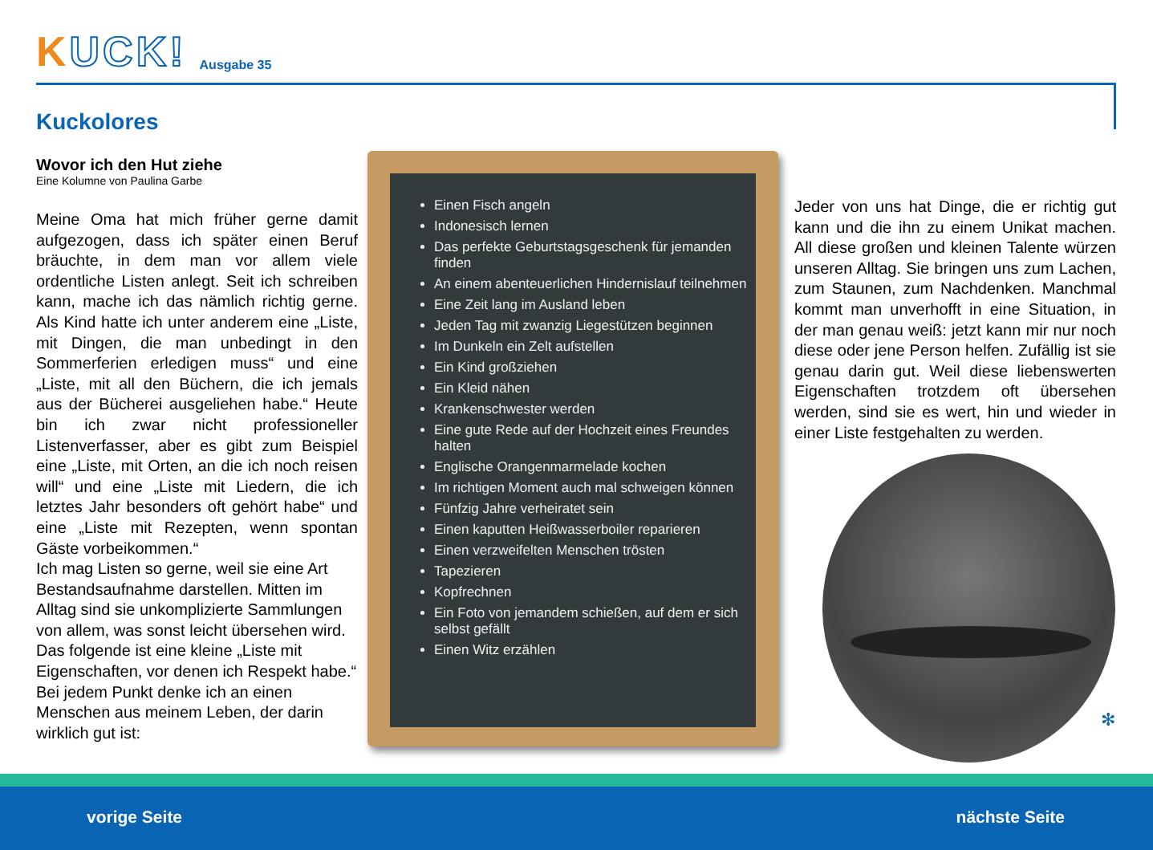KUCK!
Ausgabe 35
Kuckolores
Wovor ich den Hut ziehe
Eine Kolumne von Paulina Garbe
Meine Oma hat mich früher gerne damit aufgezogen, dass ich später einen Beruf bräuchte, in dem man vor allem viele ordentliche Listen anlegt. Seit ich schreiben kann, mache ich das nämlich richtig gerne. Als Kind hatte ich unter anderem eine „Liste, mit Dingen, die man unbedingt in den Sommerferien erledigen muss“ und eine „Liste, mit all den Büchern, die ich jemals aus der Bücherei ausgeliehen habe.“ Heute bin ich zwar nicht professioneller Listenverfasser, aber es gibt zum Beispiel eine „Liste, mit Orten, an die ich noch reisen will“ und eine „Liste mit Liedern, die ich letztes Jahr besonders oft gehört habe“ und eine „Liste mit Rezepten, wenn spontan Gäste vorbeikommen.“
Ich mag Listen so gerne, weil sie eine Art Bestandsaufnahme darstellen. Mitten im Alltag sind sie unkomplizierte Sammlungen von allem, was sonst leicht übersehen wird. Das folgende ist eine kleine „Liste mit Eigenschaften, vor denen ich Respekt habe.“ Bei jedem Punkt denke ich an einen Menschen aus meinem Leben, der darin wirklich gut ist:
Einen Fisch angeln
Indonesisch lernen
Das perfekte Geburtstagsgeschenk für jemanden finden
An einem abenteuerlichen Hindernislauf teilnehmen
Eine Zeit lang im Ausland leben
Jeden Tag mit zwanzig Liegestützen beginnen
Im Dunkeln ein Zelt aufstellen
Ein Kind großziehen
Ein Kleid nähen
Krankenschwester werden
Eine gute Rede auf der Hochzeit eines Freundes halten
Englische Orangenmarmelade kochen
Im richtigen Moment auch mal schweigen können
Fünfzig Jahre verheiratet sein
Einen kaputten Heißwasserboiler reparieren
Einen verzweifelten Menschen trösten
Tapezieren
Kopfrechnen
Ein Foto von jemandem schießen, auf dem er sich selbst gefällt
Einen Witz erzählen
Jeder von uns hat Dinge, die er richtig gut kann und die ihn zu einem Unikat machen. All diese großen und kleinen Talente würzen unseren Alltag. Sie bringen uns zum Lachen, zum Staunen, zum Nachdenken. Manchmal kommt man unverhofft in eine Situation, in der man genau weiß: jetzt kann mir nur noch diese oder jene Person helfen. Zufällig ist sie genau darin gut. Weil diese liebenswerten Eigenschaften trotzdem oft übersehen werden, sind sie es wert, hin und wieder in einer Liste festgehalten zu werden.
✻
vorige Seite nächste Seite